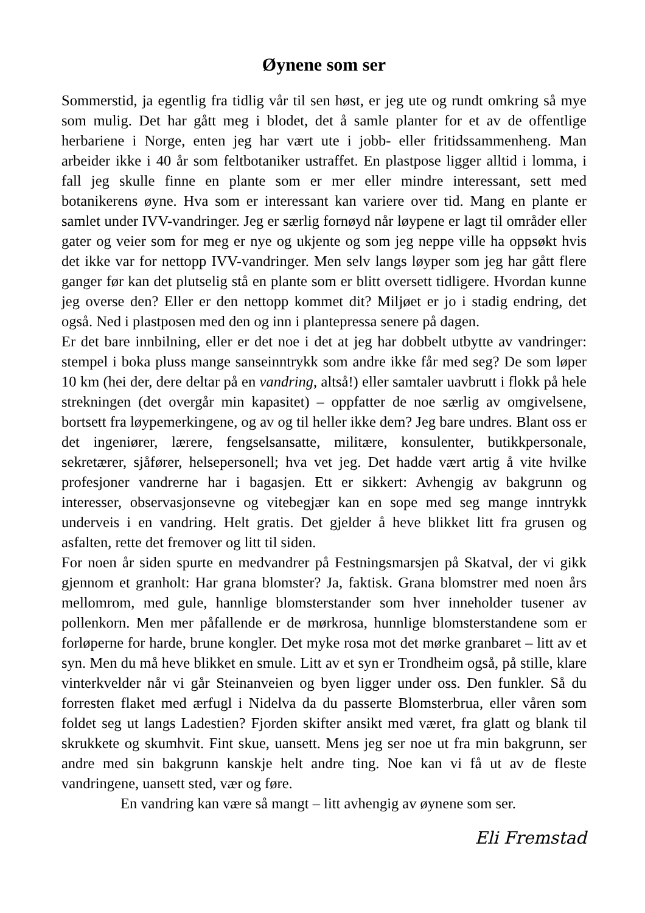Øynene som ser
Sommerstid, ja egentlig fra tidlig vår til sen høst, er jeg ute og rundt omkring så mye som mulig. Det har gått meg i blodet, det å samle planter for et av de offentlige herbariene i Norge, enten jeg har vært ute i jobb- eller fritidssammenheng. Man arbeider ikke i 40 år som feltbotaniker ustraffet. En plastpose ligger alltid i lomma, i fall jeg skulle finne en plante som er mer eller mindre interessant, sett med botanikerens øyne. Hva som er interessant kan variere over tid. Mang en plante er samlet under IVV-vandringer. Jeg er særlig fornøyd når løypene er lagt til områder eller gater og veier som for meg er nye og ukjente og som jeg neppe ville ha oppsøkt hvis det ikke var for nettopp IVV-vandringer. Men selv langs løyper som jeg har gått flere ganger før kan det plutselig stå en plante som er blitt oversett tidligere. Hvordan kunne jeg overse den? Eller er den nettopp kommet dit? Miljøet er jo i stadig endring, det også. Ned i plastposen med den og inn i plantepressa senere på dagen.
Er det bare innbilning, eller er det noe i det at jeg har dobbelt utbytte av vandringer: stempel i boka pluss mange sanseinntrykk som andre ikke får med seg? De som løper 10 km (hei der, dere deltar på en vandring, altså!) eller samtaler uavbrutt i flokk på hele strekningen (det overgår min kapasitet) – oppfatter de noe særlig av omgivelsene, bortsett fra løypemerkingene, og av og til heller ikke dem? Jeg bare undres. Blant oss er det ingeniører, lærere, fengselsansatte, militære, konsulenter, butikkpersonale, sekretærer, sjåfører, helsepersonell; hva vet jeg. Det hadde vært artig å vite hvilke profesjoner vandrerne har i bagasjen. Ett er sikkert: Avhengig av bakgrunn og interesser, observasjonsevne og vitebegjær kan en sope med seg mange inntrykk underveis i en vandring. Helt gratis. Det gjelder å heve blikket litt fra grusen og asfalten, rette det fremover og litt til siden.
For noen år siden spurte en medvandrer på Festningsmarsjen på Skatval, der vi gikk gjennom et granholt: Har grana blomster? Ja, faktisk. Grana blomstrer med noen års mellomrom, med gule, hannlige blomsterstander som hver inneholder tusener av pollenkorn. Men mer påfallende er de mørkrosa, hunnlige blomsterstandene som er forløperne for harde, brune kongler. Det myke rosa mot det mørke granbaret – litt av et syn. Men du må heve blikket en smule. Litt av et syn er Trondheim også, på stille, klare vinterkvelder når vi går Steinanveien og byen ligger under oss. Den funkler. Så du forresten flaket med ærfugl i Nidelva da du passerte Blomsterbrua, eller våren som foldet seg ut langs Ladestien? Fjorden skifter ansikt med været, fra glatt og blank til skrukkete og skumhvit. Fint skue, uansett. Mens jeg ser noe ut fra min bakgrunn, ser andre med sin bakgrunn kanskje helt andre ting. Noe kan vi få ut av de fleste vandringene, uansett sted, vær og føre.
En vandring kan være så mangt – litt avhengig av øynene som ser.
Eli Fremstad